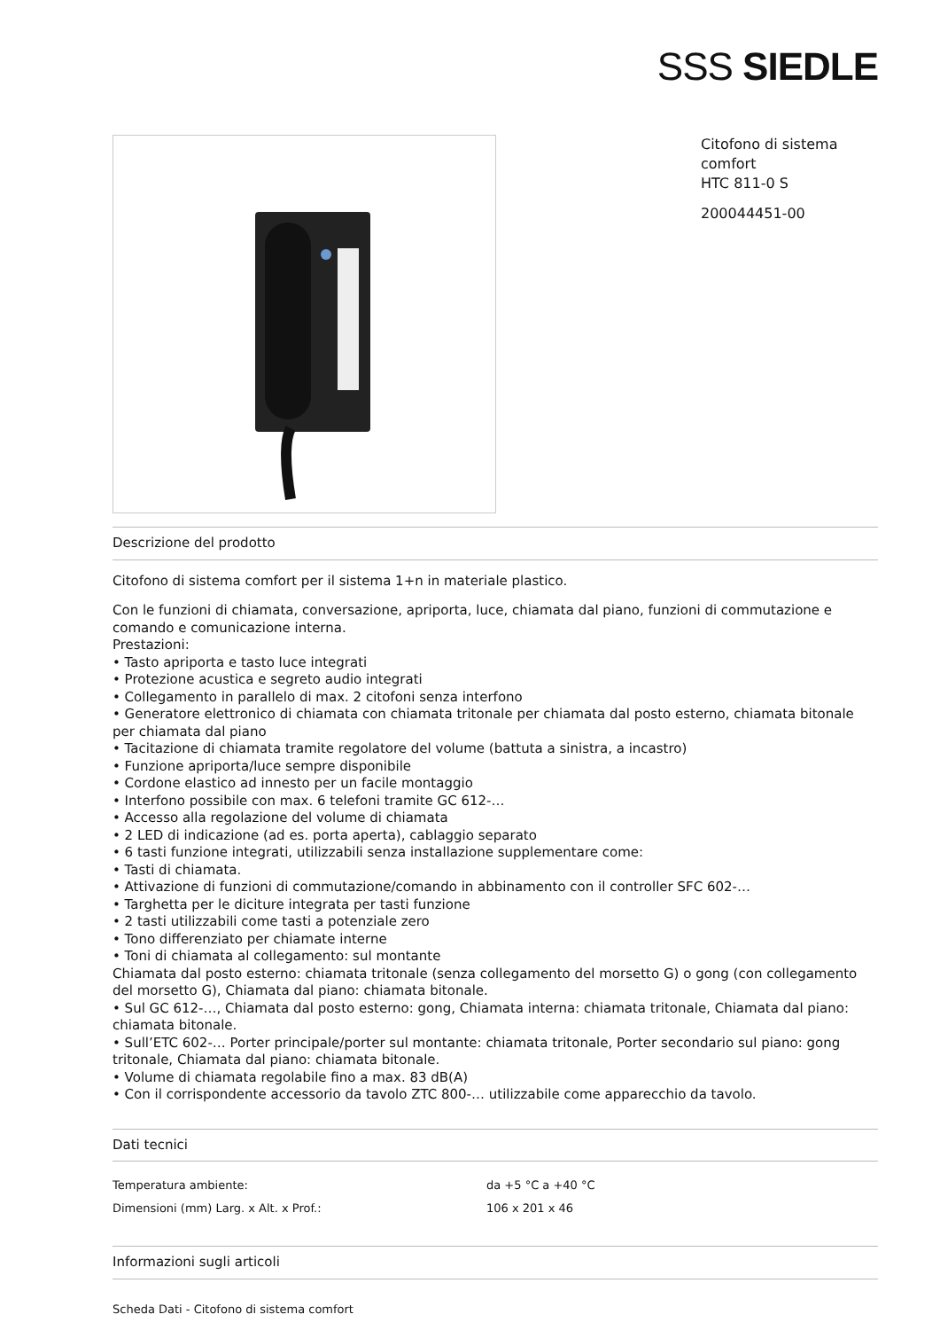SSS SIEDLE
Citofono di sistema comfort
HTC 811-0 S
200044451-00
Descrizione del prodotto
Citofono di sistema comfort per il sistema 1+n in materiale plastico.
Con le funzioni di chiamata, conversazione, apriporta, luce, chiamata dal piano, funzioni di commutazione e comando e comunicazione interna.
Prestazioni:
• Tasto apriporta e tasto luce integrati
• Protezione acustica e segreto audio integrati
• Collegamento in parallelo di max. 2 citofoni senza interfono
• Generatore elettronico di chiamata con chiamata tritonale per chiamata dal posto esterno, chiamata bitonale per chiamata dal piano
• Tacitazione di chiamata tramite regolatore del volume (battuta a sinistra, a incastro)
• Funzione apriporta/luce sempre disponibile
• Cordone elastico ad innesto per un facile montaggio
• Interfono possibile con max. 6 telefoni tramite GC 612-…
• Accesso alla regolazione del volume di chiamata
• 2 LED di indicazione (ad es. porta aperta), cablaggio separato
• 6 tasti funzione integrati, utilizzabili senza installazione supplementare come:
• Tasti di chiamata.
• Attivazione di funzioni di commutazione/comando in abbinamento con il controller SFC 602-…
• Targhetta per le diciture integrata per tasti funzione
• 2 tasti utilizzabili come tasti a potenziale zero
• Tono differenziato per chiamate interne
• Toni di chiamata al collegamento: sul montante
Chiamata dal posto esterno: chiamata tritonale (senza collegamento del morsetto G) o gong (con collegamento del morsetto G), Chiamata dal piano: chiamata bitonale.
• Sul GC 612-…, Chiamata dal posto esterno: gong, Chiamata interna: chiamata tritonale, Chiamata dal piano: chiamata bitonale.
• Sull’ETC 602-… Porter principale/porter sul montante: chiamata tritonale, Porter secondario sul piano: gong tritonale, Chiamata dal piano: chiamata bitonale.
• Volume di chiamata regolabile fino a max. 83 dB(A)
• Con il corrispondente accessorio da tavolo ZTC 800-… utilizzabile come apparecchio da tavolo.
Dati tecnici
| Temperatura ambiente: | da +5 °C a +40 °C |
| Dimensioni (mm) Larg. x Alt. x Prof.: | 106 x 201 x 46 |
Informazioni sugli articoli
Scheda Dati - Citofono di sistema comfort